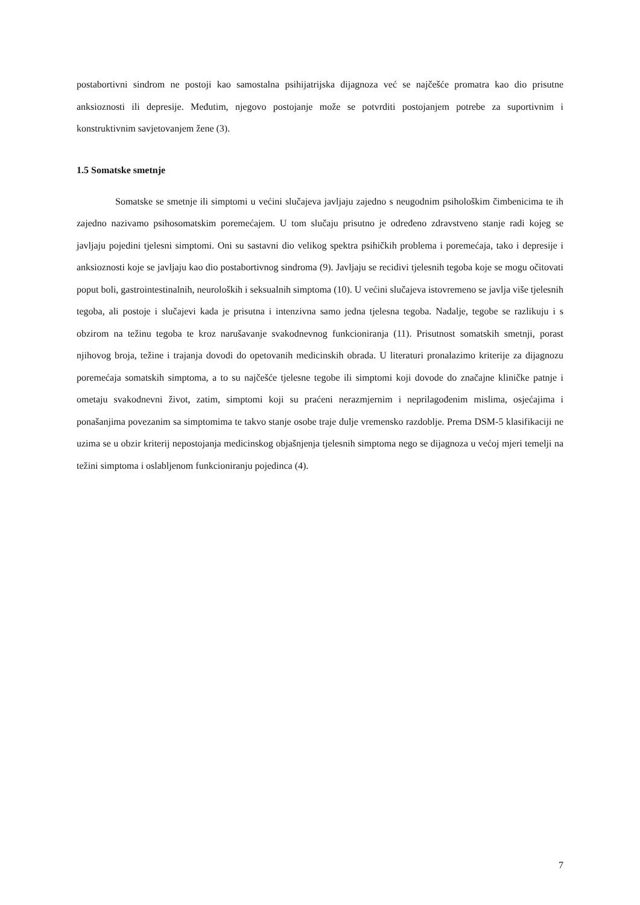postabortivni sindrom ne postoji kao samostalna psihijatrijska dijagnoza već se najčešće promatra kao dio prisutne anksioznosti ili depresije. Međutim, njegovo postojanje može se potvrditi postojanjem potrebe za suportivnim i konstruktivnim savjetovanjem žene (3).
1.5 Somatske smetnje
Somatske se smetnje ili simptomi u većini slučajeva javljaju zajedno s neugodnim psihološkim čimbenicima te ih zajedno nazivamo psihosomatskim poremećajem. U tom slučaju prisutno je određeno zdravstveno stanje radi kojeg se javljaju pojedini tjelesni simptomi. Oni su sastavni dio velikog spektra psihičkih problema i poremećaja, tako i depresije i anksioznosti koje se javljaju kao dio postabortivnog sindroma (9). Javljaju se recidivi tjelesnih tegoba koje se mogu očitovati poput boli, gastrointestinalnih, neuroloških i seksualnih simptoma (10). U većini slučajeva istovremeno se javlja više tjelesnih tegoba, ali postoje i slučajevi kada je prisutna i intenzivna samo jedna tjelesna tegoba. Nadalje, tegobe se razlikuju i s obzirom na težinu tegoba te kroz narušavanje svakodnevnog funkcioniranja (11). Prisutnost somatskih smetnji, porast njihovog broja, težine i trajanja dovodi do opetovanih medicinskih obrada. U literaturi pronalazimo kriterije za dijagnozu poremećaja somatskih simptoma, a to su najčešće tjelesne tegobe ili simptomi koji dovode do značajne kliničke patnje i ometaju svakodnevni život, zatim, simptomi koji su praćeni nerazmjernim i neprilagođenim mislima, osjećajima i ponašanjima povezanim sa simptomima te takvo stanje osobe traje dulje vremensko razdoblje. Prema DSM-5 klasifikaciji ne uzima se u obzir kriterij nepostojanja medicinskog objašnjenja tjelesnih simptoma nego se dijagnoza u većoj mjeri temelji na težini simptoma i oslabljenom funkcioniranju pojedinca (4).
7